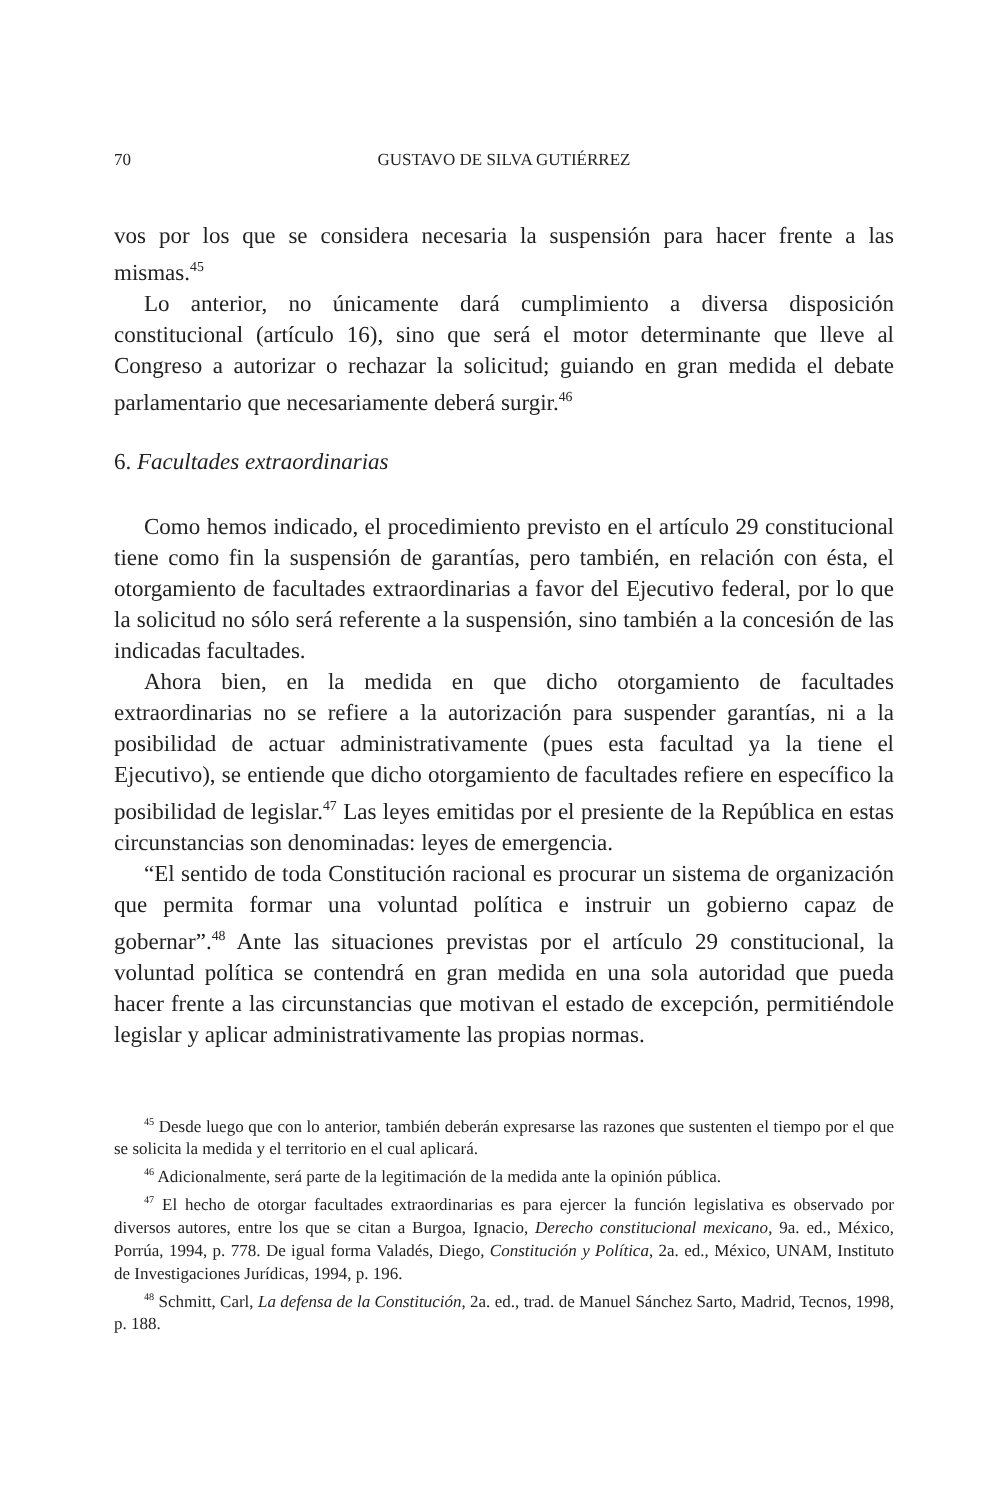70 GUSTAVO DE SILVA GUTIÉRREZ
vos por los que se considera necesaria la suspensión para hacer frente a las mismas.<sup>45</sup>
Lo anterior, no únicamente dará cumplimiento a diversa disposición constitucional (artículo 16), sino que será el motor determinante que lleve al Congreso a autorizar o rechazar la solicitud; guiando en gran medida el debate parlamentario que necesariamente deberá surgir.<sup>46</sup>
6. Facultades extraordinarias
Como hemos indicado, el procedimiento previsto en el artículo 29 constitucional tiene como fin la suspensión de garantías, pero también, en relación con ésta, el otorgamiento de facultades extraordinarias a favor del Ejecutivo federal, por lo que la solicitud no sólo será referente a la suspensión, sino también a la concesión de las indicadas facultades.
Ahora bien, en la medida en que dicho otorgamiento de facultades extraordinarias no se refiere a la autorización para suspender garantías, ni a la posibilidad de actuar administrativamente (pues esta facultad ya la tiene el Ejecutivo), se entiende que dicho otorgamiento de facultades refiere en específico la posibilidad de legislar.<sup>47</sup> Las leyes emitidas por el presiente de la República en estas circunstancias son denominadas: leyes de emergencia.
“El sentido de toda Constitución racional es procurar un sistema de organización que permita formar una voluntad política e instruir un gobierno capaz de gobernar”.<sup>48</sup> Ante las situaciones previstas por el artículo 29 constitucional, la voluntad política se contendrá en gran medida en una sola autoridad que pueda hacer frente a las circunstancias que motivan el estado de excepción, permitiéndole legislar y aplicar administrativamente las propias normas.
<sup>45</sup> Desde luego que con lo anterior, también deberán expresarse las razones que sustenten el tiempo por el que se solicita la medida y el territorio en el cual aplicará.
<sup>46</sup> Adicionalmente, será parte de la legitimación de la medida ante la opinión pública.
<sup>47</sup> El hecho de otorgar facultades extraordinarias es para ejercer la función legislativa es observado por diversos autores, entre los que se citan a Burgoa, Ignacio, Derecho constitucional mexicano, 9a. ed., México, Porrúa, 1994, p. 778. De igual forma Valadés, Diego, Constitución y Política, 2a. ed., México, UNAM, Instituto de Investigaciones Jurídicas, 1994, p. 196.
<sup>48</sup> Schmitt, Carl, La defensa de la Constitución, 2a. ed., trad. de Manuel Sánchez Sarto, Madrid, Tecnos, 1998, p. 188.